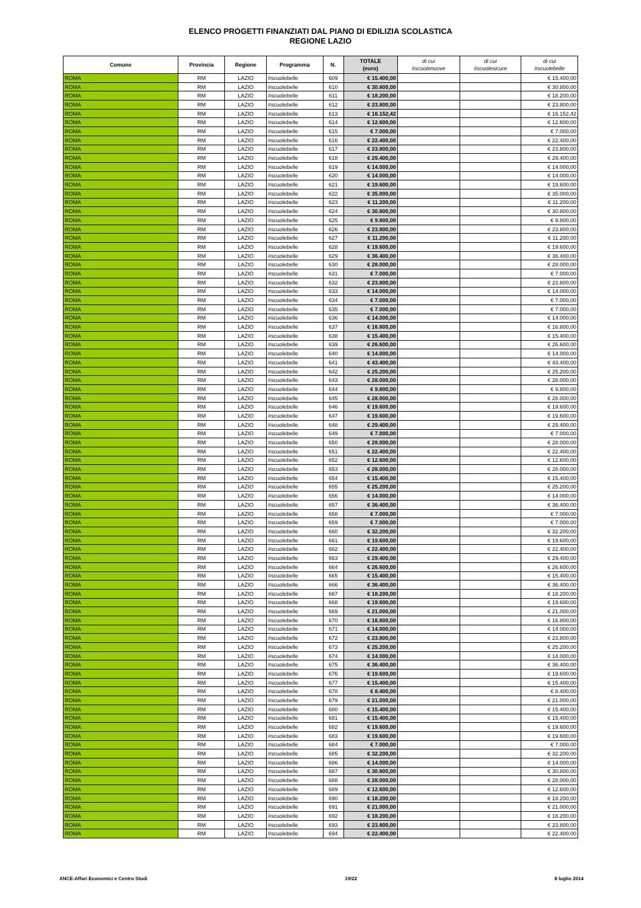ELENCO PROGETTI FINANZIATI DAL PIANO DI EDILIZIA SCOLASTICA
REGIONE LAZIO
| Comune | Provincia | Regione | Programma | N. | TOTALE (euro) | di cui #scuolenuove | di cui #scuolesicure | di cui #scuolebelle |
| --- | --- | --- | --- | --- | --- | --- | --- | --- |
| ROMA | RM | LAZIO | #scuolebelle | 609 | € 15.400,00 | | | € 15.400,00 |
| ROMA | RM | LAZIO | #scuolebelle | 610 | € 30.800,00 | | | € 30.800,00 |
| ROMA | RM | LAZIO | #scuolebelle | 611 | € 18.200,00 | | | € 18.200,00 |
| ROMA | RM | LAZIO | #scuolebelle | 612 | € 23.800,00 | | | € 23.800,00 |
| ROMA | RM | LAZIO | #scuolebelle | 613 | € 16.152,42 | | | € 16.152,42 |
| ROMA | RM | LAZIO | #scuolebelle | 614 | € 12.600,00 | | | € 12.600,00 |
| ROMA | RM | LAZIO | #scuolebelle | 615 | € 7.000,00 | | | € 7.000,00 |
| ROMA | RM | LAZIO | #scuolebelle | 616 | € 22.400,00 | | | € 22.400,00 |
| ROMA | RM | LAZIO | #scuolebelle | 617 | € 23.800,00 | | | € 23.800,00 |
| ROMA | RM | LAZIO | #scuolebelle | 618 | € 29.400,00 | | | € 29.400,00 |
| ROMA | RM | LAZIO | #scuolebelle | 619 | € 14.000,00 | | | € 14.000,00 |
| ROMA | RM | LAZIO | #scuolebelle | 620 | € 14.000,00 | | | € 14.000,00 |
| ROMA | RM | LAZIO | #scuolebelle | 621 | € 19.600,00 | | | € 19.600,00 |
| ROMA | RM | LAZIO | #scuolebelle | 622 | € 35.000,00 | | | € 35.000,00 |
| ROMA | RM | LAZIO | #scuolebelle | 623 | € 11.200,00 | | | € 11.200,00 |
| ROMA | RM | LAZIO | #scuolebelle | 624 | € 30.800,00 | | | € 30.800,00 |
| ROMA | RM | LAZIO | #scuolebelle | 625 | € 9.800,00 | | | € 9.800,00 |
| ROMA | RM | LAZIO | #scuolebelle | 626 | € 23.800,00 | | | € 23.800,00 |
| ROMA | RM | LAZIO | #scuolebelle | 627 | € 11.200,00 | | | € 11.200,00 |
| ROMA | RM | LAZIO | #scuolebelle | 628 | € 19.600,00 | | | € 19.600,00 |
| ROMA | RM | LAZIO | #scuolebelle | 629 | € 36.400,00 | | | € 36.400,00 |
| ROMA | RM | LAZIO | #scuolebelle | 630 | € 28.000,00 | | | € 28.000,00 |
| ROMA | RM | LAZIO | #scuolebelle | 631 | € 7.000,00 | | | € 7.000,00 |
| ROMA | RM | LAZIO | #scuolebelle | 632 | € 23.800,00 | | | € 23.800,00 |
| ROMA | RM | LAZIO | #scuolebelle | 633 | € 14.000,00 | | | € 14.000,00 |
| ROMA | RM | LAZIO | #scuolebelle | 634 | € 7.000,00 | | | € 7.000,00 |
| ROMA | RM | LAZIO | #scuolebelle | 635 | € 7.000,00 | | | € 7.000,00 |
| ROMA | RM | LAZIO | #scuolebelle | 636 | € 14.000,00 | | | € 14.000,00 |
| ROMA | RM | LAZIO | #scuolebelle | 637 | € 16.800,00 | | | € 16.800,00 |
| ROMA | RM | LAZIO | #scuolebelle | 638 | € 15.400,00 | | | € 15.400,00 |
| ROMA | RM | LAZIO | #scuolebelle | 639 | € 26.600,00 | | | € 26.600,00 |
| ROMA | RM | LAZIO | #scuolebelle | 640 | € 14.000,00 | | | € 14.000,00 |
| ROMA | RM | LAZIO | #scuolebelle | 641 | € 43.400,00 | | | € 43.400,00 |
| ROMA | RM | LAZIO | #scuolebelle | 642 | € 25.200,00 | | | € 25.200,00 |
| ROMA | RM | LAZIO | #scuolebelle | 643 | € 28.000,00 | | | € 28.000,00 |
| ROMA | RM | LAZIO | #scuolebelle | 644 | € 9.800,00 | | | € 9.800,00 |
| ROMA | RM | LAZIO | #scuolebelle | 645 | € 28.000,00 | | | € 28.000,00 |
| ROMA | RM | LAZIO | #scuolebelle | 646 | € 19.600,00 | | | € 19.600,00 |
| ROMA | RM | LAZIO | #scuolebelle | 647 | € 19.600,00 | | | € 19.600,00 |
| ROMA | RM | LAZIO | #scuolebelle | 648 | € 29.400,00 | | | € 29.400,00 |
| ROMA | RM | LAZIO | #scuolebelle | 649 | € 7.000,00 | | | € 7.000,00 |
| ROMA | RM | LAZIO | #scuolebelle | 650 | € 28.000,00 | | | € 28.000,00 |
| ROMA | RM | LAZIO | #scuolebelle | 651 | € 22.400,00 | | | € 22.400,00 |
| ROMA | RM | LAZIO | #scuolebelle | 652 | € 12.600,00 | | | € 12.600,00 |
| ROMA | RM | LAZIO | #scuolebelle | 653 | € 28.000,00 | | | € 28.000,00 |
| ROMA | RM | LAZIO | #scuolebelle | 654 | € 15.400,00 | | | € 15.400,00 |
| ROMA | RM | LAZIO | #scuolebelle | 655 | € 25.200,00 | | | € 25.200,00 |
| ROMA | RM | LAZIO | #scuolebelle | 656 | € 14.000,00 | | | € 14.000,00 |
| ROMA | RM | LAZIO | #scuolebelle | 657 | € 36.400,00 | | | € 36.400,00 |
| ROMA | RM | LAZIO | #scuolebelle | 658 | € 7.000,00 | | | € 7.000,00 |
| ROMA | RM | LAZIO | #scuolebelle | 659 | € 7.000,00 | | | € 7.000,00 |
| ROMA | RM | LAZIO | #scuolebelle | 660 | € 32.200,00 | | | € 32.200,00 |
| ROMA | RM | LAZIO | #scuolebelle | 661 | € 19.600,00 | | | € 19.600,00 |
| ROMA | RM | LAZIO | #scuolebelle | 662 | € 22.400,00 | | | € 22.400,00 |
| ROMA | RM | LAZIO | #scuolebelle | 663 | € 29.400,00 | | | € 29.400,00 |
| ROMA | RM | LAZIO | #scuolebelle | 664 | € 26.600,00 | | | € 26.600,00 |
| ROMA | RM | LAZIO | #scuolebelle | 665 | € 15.400,00 | | | € 15.400,00 |
| ROMA | RM | LAZIO | #scuolebelle | 666 | € 36.400,00 | | | € 36.400,00 |
| ROMA | RM | LAZIO | #scuolebelle | 667 | € 18.200,00 | | | € 18.200,00 |
| ROMA | RM | LAZIO | #scuolebelle | 668 | € 19.600,00 | | | € 19.600,00 |
| ROMA | RM | LAZIO | #scuolebelle | 669 | € 21.000,00 | | | € 21.000,00 |
| ROMA | RM | LAZIO | #scuolebelle | 670 | € 16.800,00 | | | € 16.800,00 |
| ROMA | RM | LAZIO | #scuolebelle | 671 | € 14.000,00 | | | € 14.000,00 |
| ROMA | RM | LAZIO | #scuolebelle | 672 | € 23.800,00 | | | € 23.800,00 |
| ROMA | RM | LAZIO | #scuolebelle | 673 | € 25.200,00 | | | € 25.200,00 |
| ROMA | RM | LAZIO | #scuolebelle | 674 | € 14.000,00 | | | € 14.000,00 |
| ROMA | RM | LAZIO | #scuolebelle | 675 | € 36.400,00 | | | € 36.400,00 |
| ROMA | RM | LAZIO | #scuolebelle | 676 | € 19.600,00 | | | € 19.600,00 |
| ROMA | RM | LAZIO | #scuolebelle | 677 | € 15.400,00 | | | € 15.400,00 |
| ROMA | RM | LAZIO | #scuolebelle | 678 | € 8.400,00 | | | € 8.400,00 |
| ROMA | RM | LAZIO | #scuolebelle | 679 | € 21.000,00 | | | € 21.000,00 |
| ROMA | RM | LAZIO | #scuolebelle | 680 | € 15.400,00 | | | € 15.400,00 |
| ROMA | RM | LAZIO | #scuolebelle | 681 | € 15.400,00 | | | € 15.400,00 |
| ROMA | RM | LAZIO | #scuolebelle | 682 | € 19.600,00 | | | € 19.600,00 |
| ROMA | RM | LAZIO | #scuolebelle | 683 | € 19.600,00 | | | € 19.600,00 |
| ROMA | RM | LAZIO | #scuolebelle | 684 | € 7.000,00 | | | € 7.000,00 |
| ROMA | RM | LAZIO | #scuolebelle | 685 | € 32.200,00 | | | € 32.200,00 |
| ROMA | RM | LAZIO | #scuolebelle | 686 | € 14.000,00 | | | € 14.000,00 |
| ROMA | RM | LAZIO | #scuolebelle | 687 | € 30.800,00 | | | € 30.800,00 |
| ROMA | RM | LAZIO | #scuolebelle | 688 | € 28.000,00 | | | € 28.000,00 |
| ROMA | RM | LAZIO | #scuolebelle | 689 | € 12.600,00 | | | € 12.600,00 |
| ROMA | RM | LAZIO | #scuolebelle | 690 | € 18.200,00 | | | € 18.200,00 |
| ROMA | RM | LAZIO | #scuolebelle | 691 | € 21.000,00 | | | € 21.000,00 |
| ROMA | RM | LAZIO | #scuolebelle | 692 | € 18.200,00 | | | € 18.200,00 |
| ROMA | RM | LAZIO | #scuolebelle | 693 | € 23.800,00 | | | € 23.800,00 |
| ROMA | RM | LAZIO | #scuolebelle | 694 | € 22.400,00 | | | € 22.400,00 |
ANCE-Affari Economici e Centro Studi 19/22 8 luglio 2014